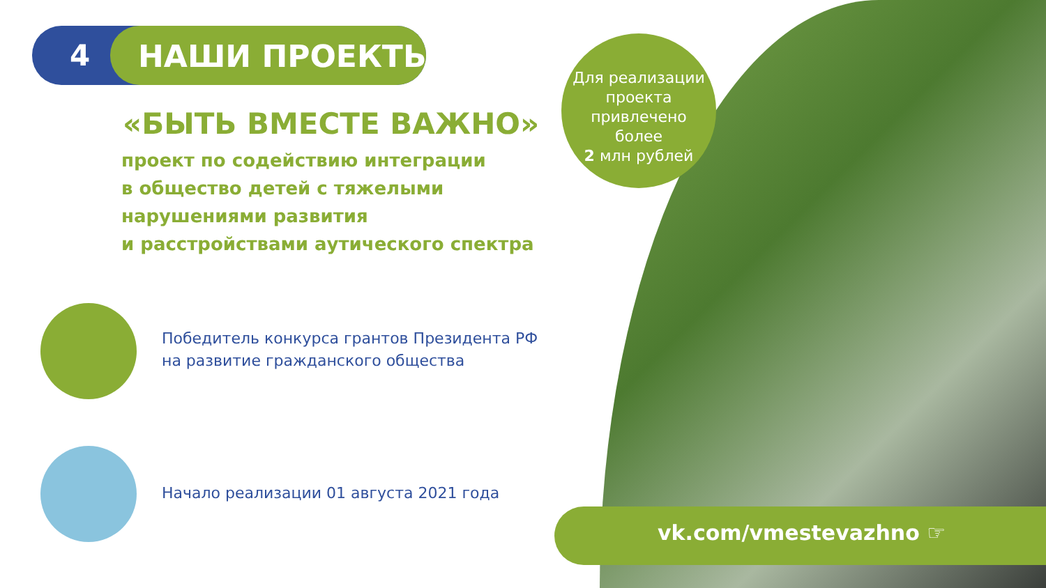4 НАШИ ПРОЕКТЫ:
«БЫТЬ ВМЕСТЕ ВАЖНО»
проект по содействию интеграции
в общество детей с тяжелыми
нарушениями развития
и расстройствами аутического спектра
Победитель конкурса грантов Президента РФ
на развитие гражданского общества
Начало реализации 01 августа 2021 года
Для реализации
проекта
привлечено
более
2 млн рублей
vk.com/vmestevazhno ☞